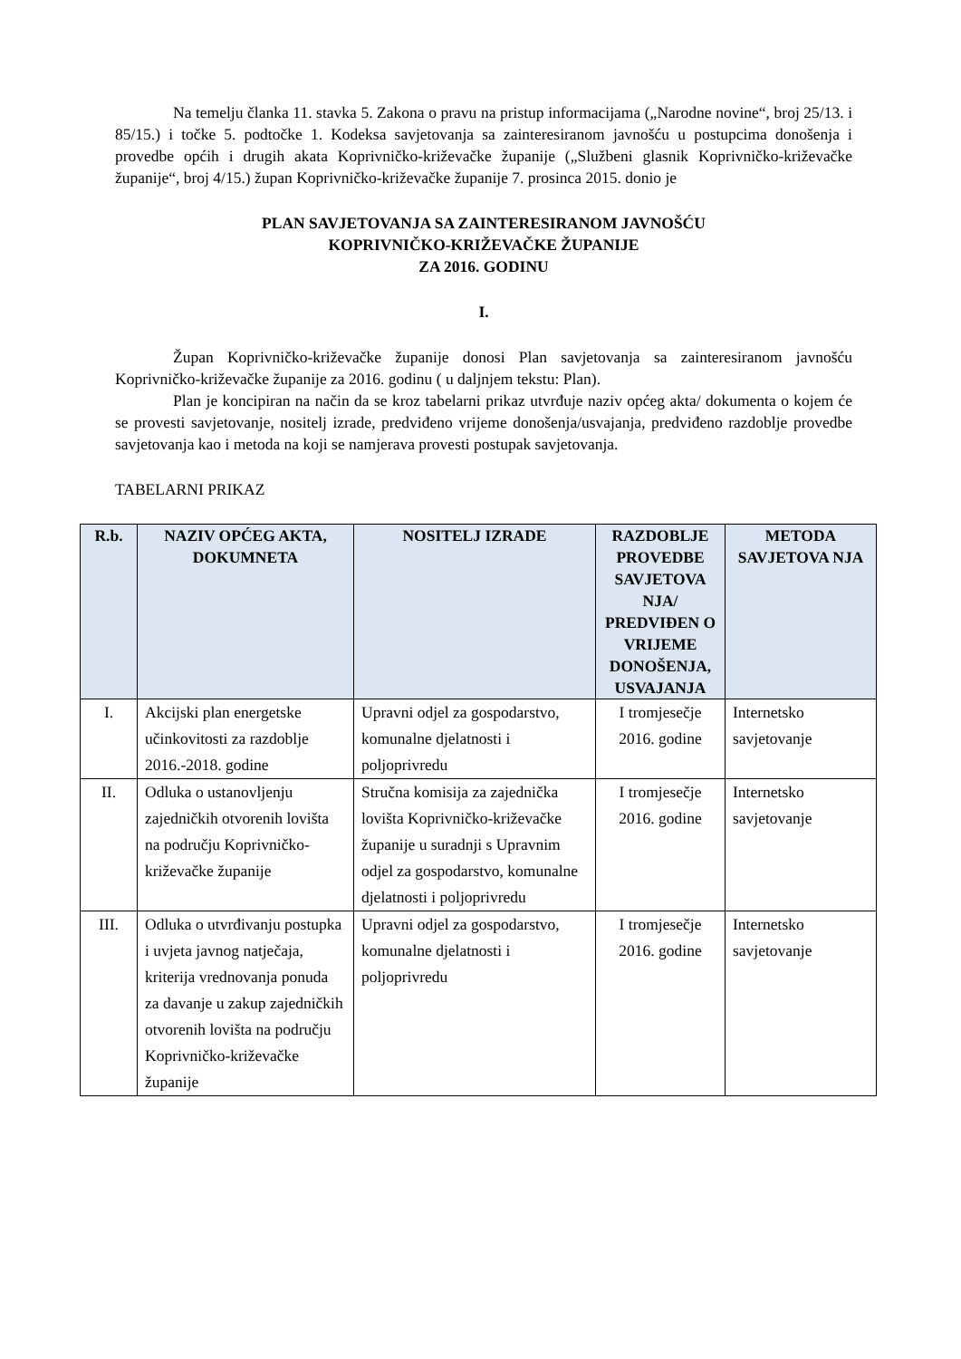Na temelju članka 11. stavka 5. Zakona o pravu na pristup informacijama („Narodne novine“, broj 25/13. i 85/15.) i točke 5. podtočke 1. Kodeksa savjetovanja sa zainteresiranom javnošću u postupcima donošenja i provedbe općih i drugih akata Koprivničko-križevačke županije („Službeni glasnik Koprivničko-križevačke županije“, broj 4/15.) župan Koprivničko-križevačke županije 7. prosinca 2015. donio je
PLAN SAVJETOVANJA SA ZAINTERESIRANOM JAVNOŠĆU
KOPRIVNIČKO-KRIŽEVAČKE ŽUPANIJE
ZA 2016. GODINU
I.
Župan Koprivničko-križevačke županije donosi Plan savjetovanja sa zainteresiranom javnošću Koprivničko-križevačke županije za 2016. godinu ( u daljnjem tekstu: Plan).
Plan je koncipiran na način da se kroz tabelarni prikaz utvrđuje naziv općeg akta/ dokumenta o kojem će se provesti savjetovanje, nositelj izrade, predviđeno vrijeme donošenja/usvajanja, predviđeno razdoblje provedbe savjetovanja kao i metoda na koji se namjerava provesti postupak savjetovanja.
TABELARNI PRIKAZ
| R.b. | NAZIV OPĆEG AKTA, DOKUMNETA | NOSITELJ IZRADE | RAZDOBLJE PROVEDBE SAVJETOVA NJA/ PREDVIĐEN O VRIJEME DONOŠENJA, USVAJANJA | METODA SAVJETOVA NJA |
| --- | --- | --- | --- | --- |
| I. | Akcijski plan energetske učinkovitosti za razdoblje 2016.-2018. godine | Upravni odjel za gospodarstvo, komunalne djelatnosti i poljoprivredu | I tromjesečje 2016. godine | Internetsko savjetovanje |
| II. | Odluka o ustanovljenju zajedničkih otvorenih lovišta na području Koprivničko-križevačke županije | Stručna komisija za zajednička lovišta Koprivničko-križevačke županije u suradnji s Upravnim odjel za gospodarstvo, komunalne djelatnosti i poljoprivredu | I tromjesečje 2016. godine | Internetsko savjetovanje |
| III. | Odluka o utvrđivanju postupka i uvjeta javnog natječaja, kriterija vrednovanja ponuda za davanje u zakup zajedničkih otvorenih lovišta na području Koprivničko-križevačke županije | Upravni odjel za gospodarstvo, komunalne djelatnosti i poljoprivredu | I tromjesečje 2016. godine | Internetsko savjetovanje |